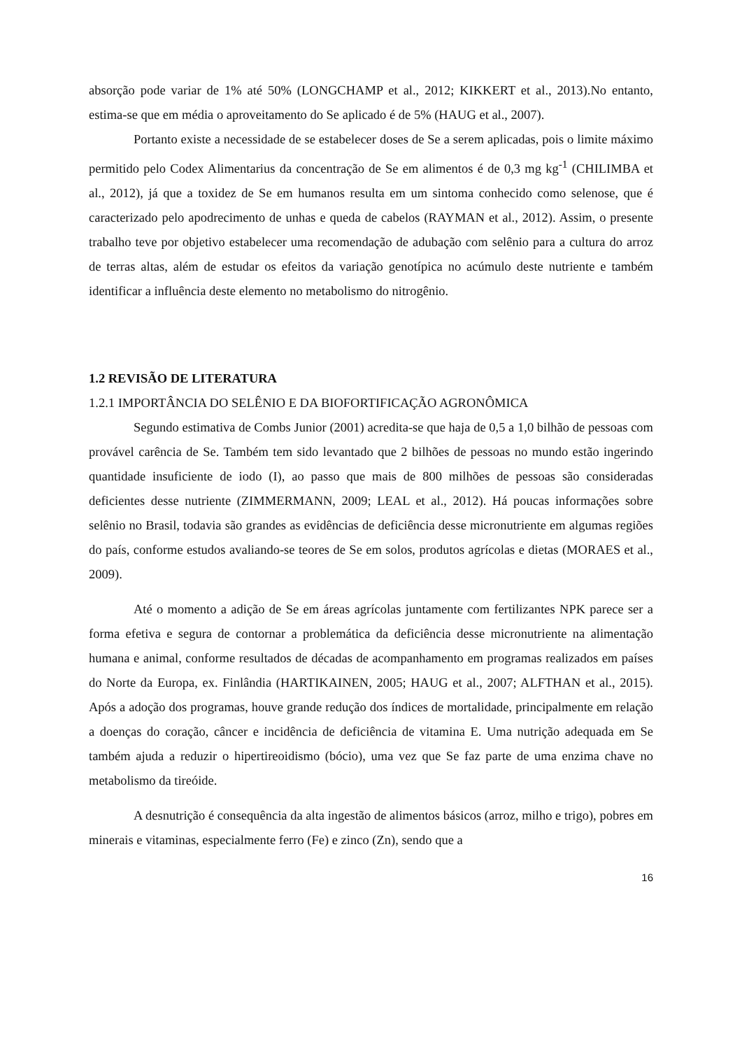absorção pode variar de 1% até 50% (LONGCHAMP et al., 2012; KIKKERT et al., 2013).No entanto, estima-se que em média o aproveitamento do Se aplicado é de 5% (HAUG et al., 2007).
Portanto existe a necessidade de se estabelecer doses de Se a serem aplicadas, pois o limite máximo permitido pelo Codex Alimentarius da concentração de Se em alimentos é de 0,3 mg kg<sup>-1</sup> (CHILIMBA et al., 2012), já que a toxidez de Se em humanos resulta em um sintoma conhecido como selenose, que é caracterizado pelo apodrecimento de unhas e queda de cabelos (RAYMAN et al., 2012). Assim, o presente trabalho teve por objetivo estabelecer uma recomendação de adubação com selênio para a cultura do arroz de terras altas, além de estudar os efeitos da variação genotípica no acúmulo deste nutriente e também identificar a influência deste elemento no metabolismo do nitrogênio.
1.2 REVISÃO DE LITERATURA
1.2.1 IMPORTÂNCIA DO SELÊNIO E DA BIOFORTIFICAÇÃO AGRONÔMICA
Segundo estimativa de Combs Junior (2001) acredita-se que haja de 0,5 a 1,0 bilhão de pessoas com provável carência de Se. Também tem sido levantado que 2 bilhões de pessoas no mundo estão ingerindo quantidade insuficiente de iodo (I), ao passo que mais de 800 milhões de pessoas são consideradas deficientes desse nutriente (ZIMMERMANN, 2009; LEAL et al., 2012). Há poucas informações sobre selênio no Brasil, todavia são grandes as evidências de deficiência desse micronutriente em algumas regiões do país, conforme estudos avaliando-se teores de Se em solos, produtos agrícolas e dietas (MORAES et al., 2009).
Até o momento a adição de Se em áreas agrícolas juntamente com fertilizantes NPK parece ser a forma efetiva e segura de contornar a problemática da deficiência desse micronutriente na alimentação humana e animal, conforme resultados de décadas de acompanhamento em programas realizados em países do Norte da Europa, ex. Finlândia (HARTIKAINEN, 2005; HAUG et al., 2007; ALFTHAN et al., 2015). Após a adoção dos programas, houve grande redução dos índices de mortalidade, principalmente em relação a doenças do coração, câncer e incidência de deficiência de vitamina E. Uma nutrição adequada em Se também ajuda a reduzir o hipertireoidismo (bócio), uma vez que Se faz parte de uma enzima chave no metabolismo da tireóide.
A desnutrição é consequência da alta ingestão de alimentos básicos (arroz, milho e trigo), pobres em minerais e vitaminas, especialmente ferro (Fe) e zinco (Zn), sendo que a
16